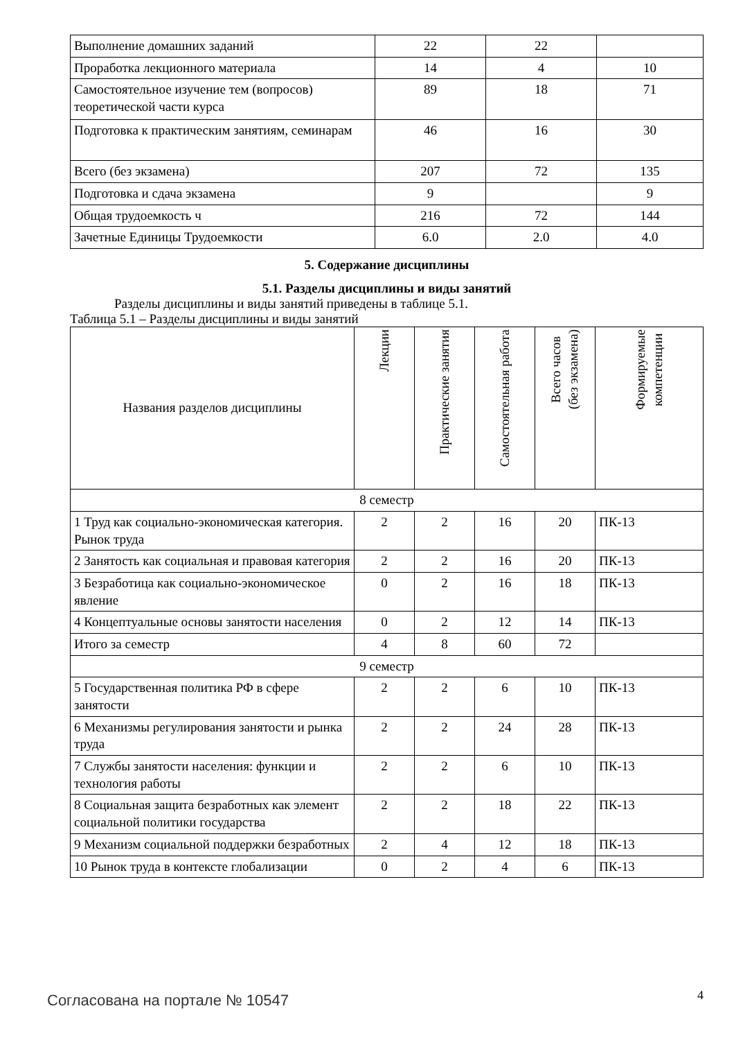| Выполнение домашних заданий | 22 | 22 | |
| Проработка лекционного материала | 14 | 4 | 10 |
| Самостоятельное изучение тем (вопросов) теоретической части курса | 89 | 18 | 71 |
| Подготовка к практическим занятиям, семинарам | 46 | 16 | 30 |
| Всего (без экзамена) | 207 | 72 | 135 |
| Подготовка и сдача экзамена | 9 | | 9 |
| Общая трудоемкость ч | 216 | 72 | 144 |
| Зачетные Единицы Трудоемкости | 6.0 | 2.0 | 4.0 |
5. Содержание дисциплины
5.1. Разделы дисциплины и виды занятий
Разделы дисциплины и виды занятий приведены в таблице 5.1.
Таблица 5.1 – Разделы дисциплины и виды занятий
| Названия разделов дисциплины | Лекции | Практические занятия | Самостоятельная работа | Всего часов (без экзамена) | Формируемые компетенции |
| --- | --- | --- | --- | --- | --- |
| 8 семестр | | | | | |
| 1 Труд как социально-экономическая категория. Рынок труда | 2 | 2 | 16 | 20 | ПК-13 |
| 2 Занятость как социальная и правовая категория | 2 | 2 | 16 | 20 | ПК-13 |
| 3 Безработица как социально-экономическое явление | 0 | 2 | 16 | 18 | ПК-13 |
| 4 Концептуальные основы занятости населения | 0 | 2 | 12 | 14 | ПК-13 |
| Итого за семестр | 4 | 8 | 60 | 72 | |
| 9 семестр | | | | | |
| 5 Государственная политика РФ в сфере занятости | 2 | 2 | 6 | 10 | ПК-13 |
| 6 Механизмы регулирования занятости и рынка труда | 2 | 2 | 24 | 28 | ПК-13 |
| 7 Службы занятости населения: функции и технология работы | 2 | 2 | 6 | 10 | ПК-13 |
| 8 Социальная защита безработных как элемент социальной политики государства | 2 | 2 | 18 | 22 | ПК-13 |
| 9 Механизм социальной поддержки безработных | 2 | 4 | 12 | 18 | ПК-13 |
| 10 Рынок труда в контексте глобализации | 0 | 2 | 4 | 6 | ПК-13 |
Согласована на портале № 10547 4